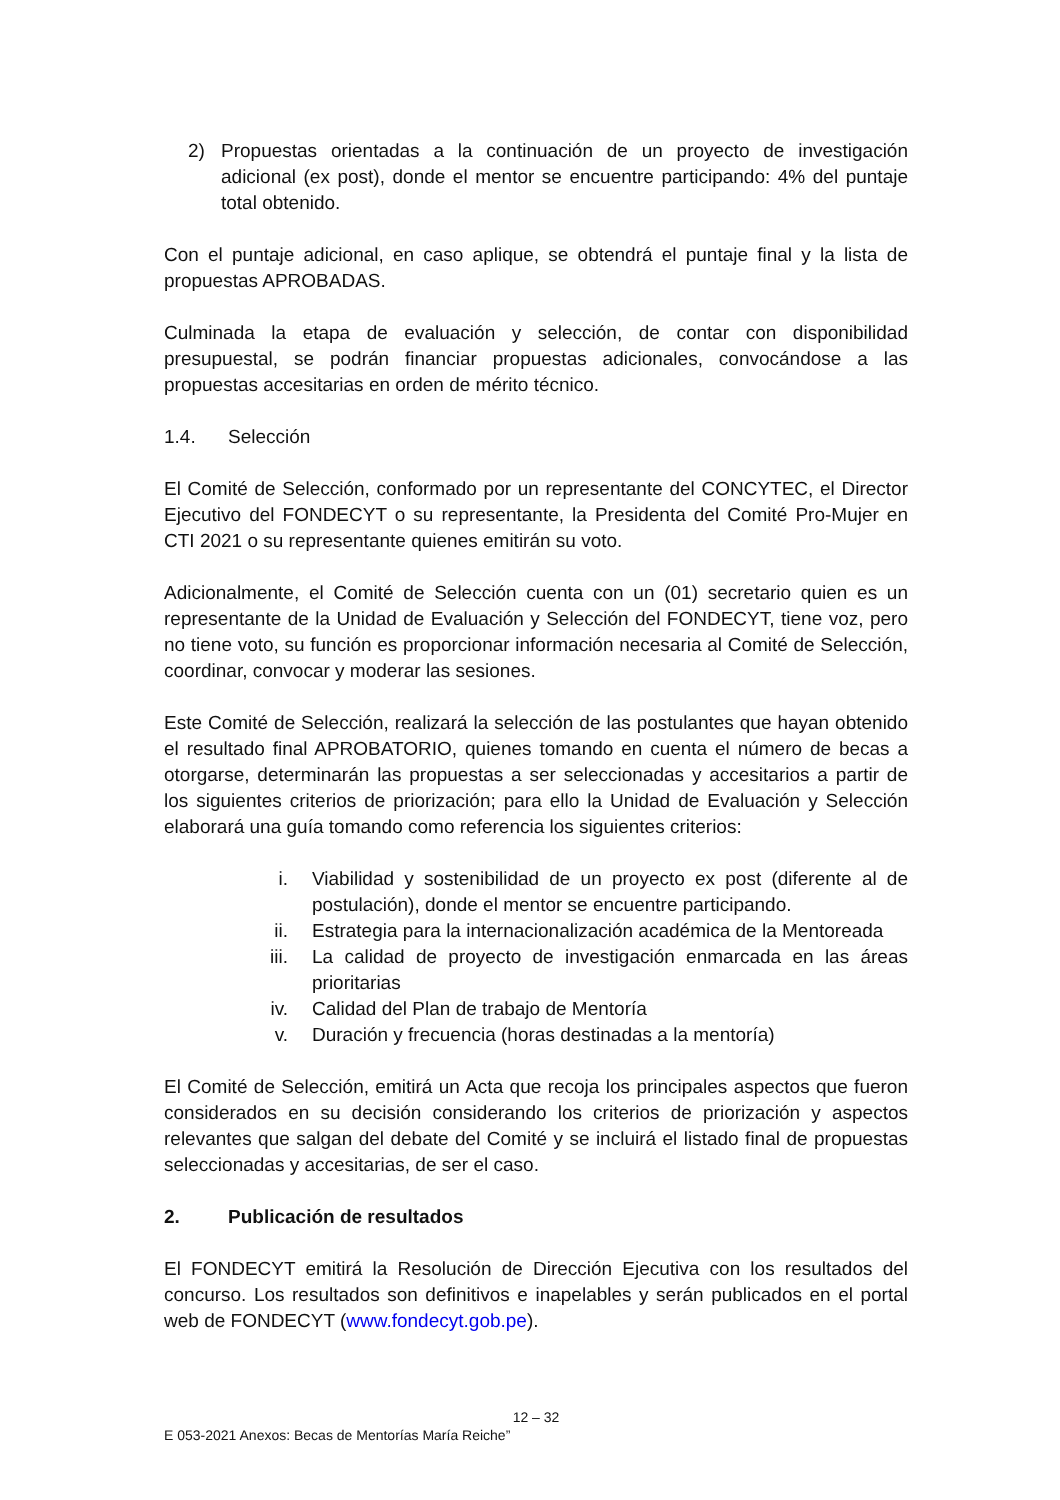2) Propuestas orientadas a la continuación de un proyecto de investigación adicional (ex post), donde el mentor se encuentre participando: 4% del puntaje total obtenido.
Con el puntaje adicional, en caso aplique, se obtendrá el puntaje final y la lista de propuestas APROBADAS.
Culminada la etapa de evaluación y selección, de contar con disponibilidad presupuestal, se podrán financiar propuestas adicionales, convocándose a las propuestas accesitarias en orden de mérito técnico.
1.4. Selección
El Comité de Selección, conformado por un representante del CONCYTEC, el Director Ejecutivo del FONDECYT o su representante, la Presidenta del Comité Pro-Mujer en CTI 2021 o su representante quienes emitirán su voto.
Adicionalmente, el Comité de Selección cuenta con un (01) secretario quien es un representante de la Unidad de Evaluación y Selección del FONDECYT, tiene voz, pero no tiene voto, su función es proporcionar información necesaria al Comité de Selección, coordinar, convocar y moderar las sesiones.
Este Comité de Selección, realizará la selección de las postulantes que hayan obtenido el resultado final APROBATORIO, quienes tomando en cuenta el número de becas a otorgarse, determinarán las propuestas a ser seleccionadas y accesitarios a partir de los siguientes criterios de priorización; para ello la Unidad de Evaluación y Selección elaborará una guía tomando como referencia los siguientes criterios:
i. Viabilidad y sostenibilidad de un proyecto ex post (diferente al de postulación), donde el mentor se encuentre participando.
ii. Estrategia para la internacionalización académica de la Mentoreada
iii. La calidad de proyecto de investigación enmarcada en las áreas prioritarias
iv. Calidad del Plan de trabajo de Mentoría
v. Duración y frecuencia (horas destinadas a la mentoría)
El Comité de Selección, emitirá un Acta que recoja los principales aspectos que fueron considerados en su decisión considerando los criterios de priorización y aspectos relevantes que salgan del debate del Comité y se incluirá el listado final de propuestas seleccionadas y accesitarias, de ser el caso.
2. Publicación de resultados
El FONDECYT emitirá la Resolución de Dirección Ejecutiva con los resultados del concurso. Los resultados son definitivos e inapelables y serán publicados en el portal web de FONDECYT (www.fondecyt.gob.pe).
12 – 32
E 053-2021 Anexos: Becas de Mentorías María Reiche”